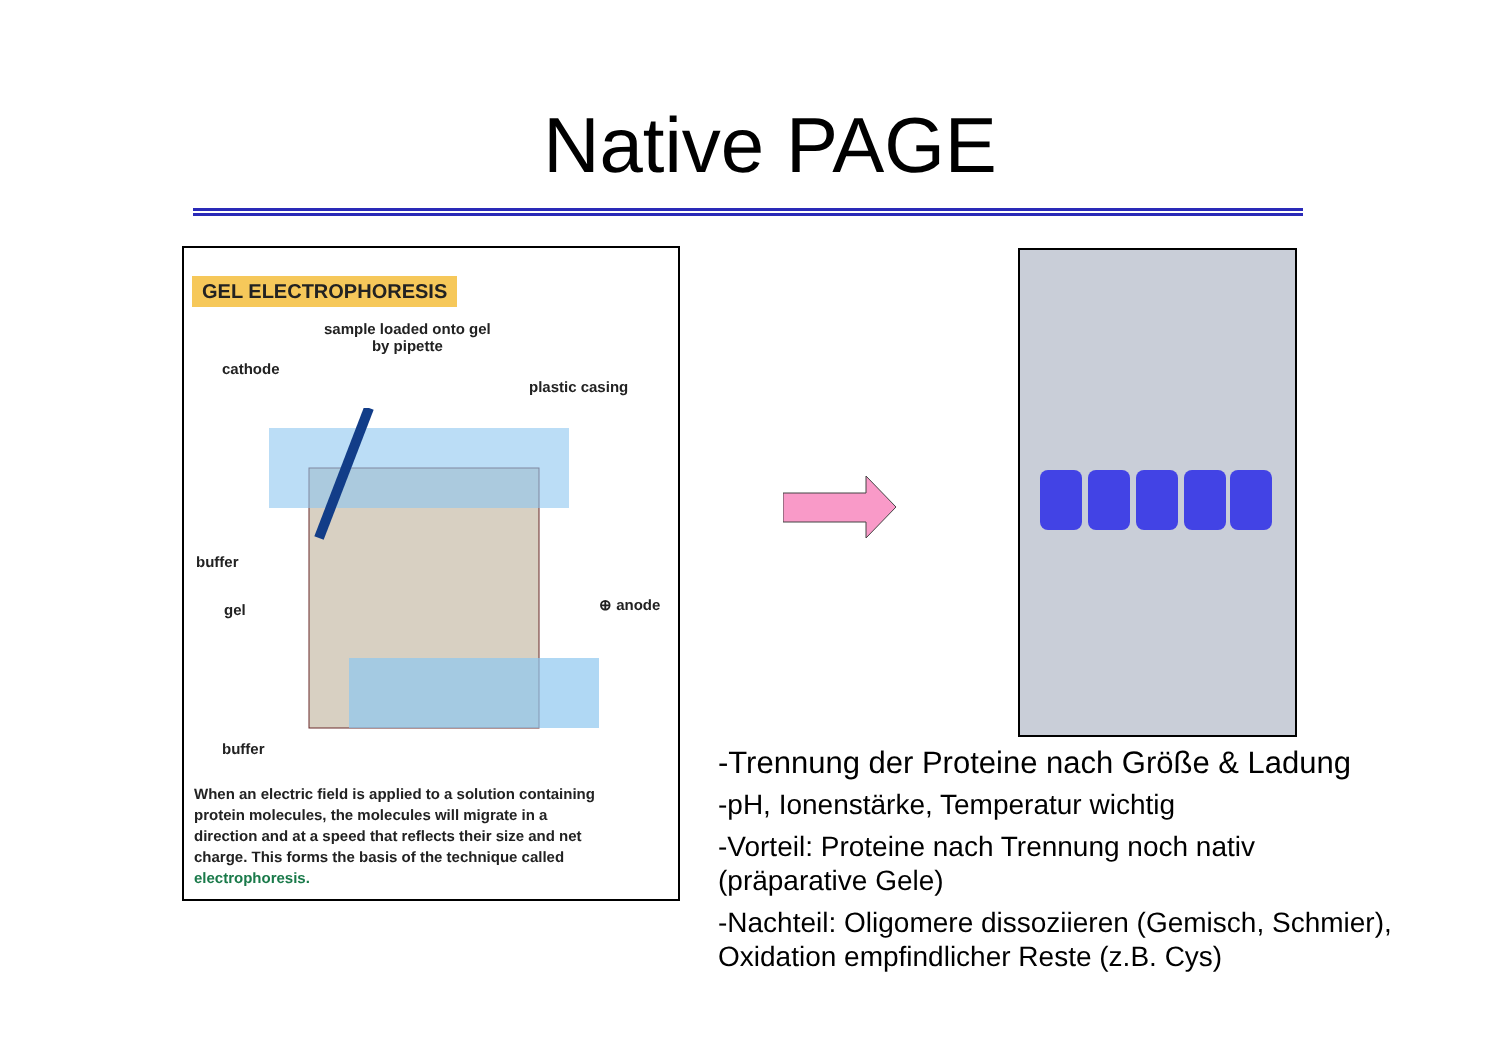Native PAGE
GEL ELECTROPHORESIS
sample loaded onto gel
by pipette
cathode
plastic casing
buffer
gel ⊕ anode
buffer
When an electric field is applied to a solution containing protein molecules, the molecules will migrate in a direction and at a speed that reflects their size and net charge. This forms the basis of the technique called electrophoresis.
-Trennung der Proteine nach Größe & Ladung
-pH, Ionenstärke, Temperatur wichtig
-Vorteil: Proteine nach Trennung noch nativ (präparative Gele)
-Nachteil: Oligomere dissoziieren (Gemisch, Schmier), Oxidation empfindlicher Reste (z.B. Cys)